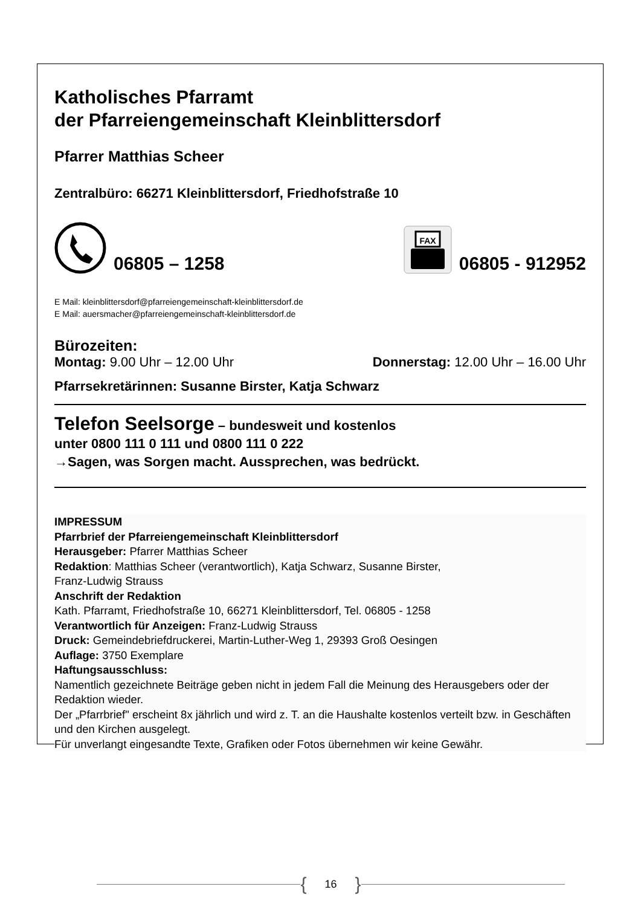Katholisches Pfarramt
der Pfarreiengemeinschaft Kleinblittersdorf
Pfarrer Matthias Scheer
Zentralbüro: 66271 Kleinblittersdorf, Friedhofstraße 10
06805 – 1258
FAX
06805 - 912952
E Mail: kleinblittersdorf@pfarreiengemeinschaft-kleinblittersdorf.de
E Mail: auersmacher@pfarreiengemeinschaft-kleinblittersdorf.de
Bürozeiten:
Montag: 9.00 Uhr – 12.00 Uhr Donnerstag: 12.00 Uhr – 16.00 Uhr
Pfarrsekretärinnen: Susanne Birster, Katja Schwarz
Telefon Seelsorge – bundesweit und kostenlos
unter 0800 111 0 111 und 0800 111 0 222
→Sagen, was Sorgen macht. Aussprechen, was bedrückt.
IMPRESSUM
Pfarrbrief der Pfarreiengemeinschaft Kleinblittersdorf
Herausgeber: Pfarrer Matthias Scheer
Redaktion: Matthias Scheer (verantwortlich), Katja Schwarz, Susanne Birster,
Franz-Ludwig Strauss
Anschrift der Redaktion
Kath. Pfarramt, Friedhofstraße 10, 66271 Kleinblittersdorf, Tel. 06805 - 1258
Verantwortlich für Anzeigen: Franz-Ludwig Strauss
Druck: Gemeindebriefdruckerei, Martin-Luther-Weg 1, 29393 Groß Oesingen
Auflage: 3750 Exemplare
Haftungsausschluss:
Namentlich gezeichnete Beiträge geben nicht in jedem Fall die Meinung des Herausgebers oder der Redaktion wieder.
Der „Pfarrbrief" erscheint 8x jährlich und wird z. T. an die Haushalte kostenlos verteilt bzw. in Geschäften und den Kirchen ausgelegt.
Für unverlangt eingesandte Texte, Grafiken oder Fotos übernehmen wir keine Gewähr.
{ 16 }